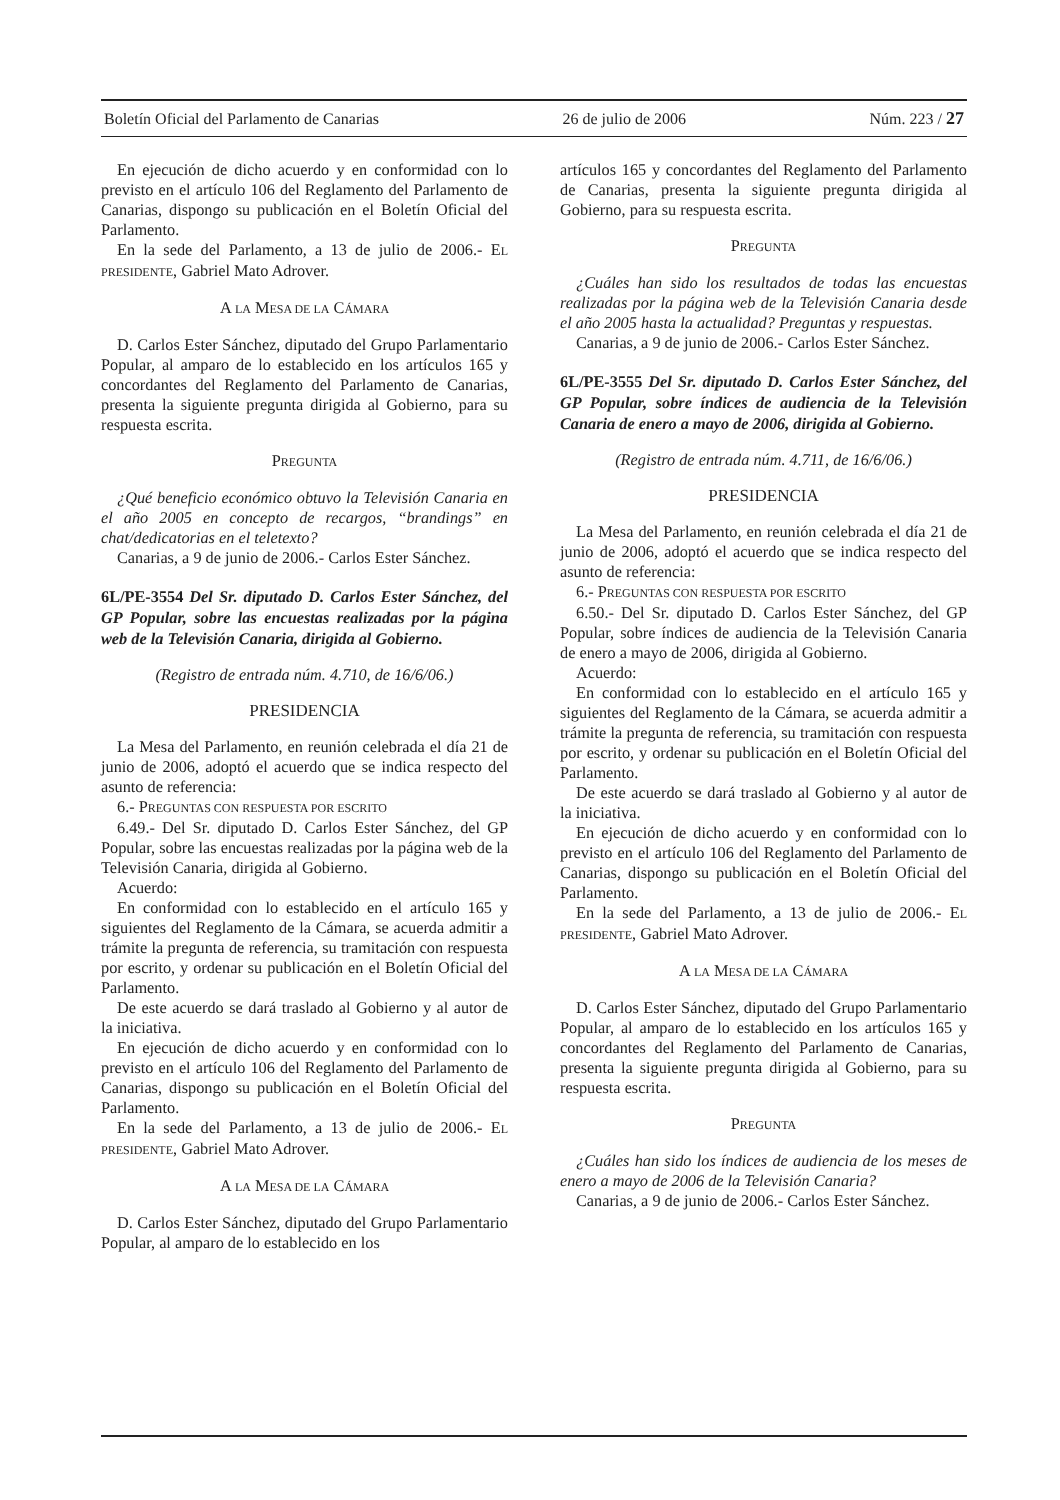Boletín Oficial del Parlamento de Canarias 26 de julio de 2006 Núm. 223 / 27
En ejecución de dicho acuerdo y en conformidad con lo previsto en el artículo 106 del Reglamento del Parlamento de Canarias, dispongo su publicación en el Boletín Oficial del Parlamento.
En la sede del Parlamento, a 13 de julio de 2006.- EL PRESIDENTE, Gabriel Mato Adrover.
A LA MESA DE LA CÁMARA
D. Carlos Ester Sánchez, diputado del Grupo Parlamentario Popular, al amparo de lo establecido en los artículos 165 y concordantes del Reglamento del Parlamento de Canarias, presenta la siguiente pregunta dirigida al Gobierno, para su respuesta escrita.
PREGUNTA
¿Qué beneficio económico obtuvo la Televisión Canaria en el año 2005 en concepto de recargos, “brandings” en chat/dedicatorias en el teletexto?
Canarias, a 9 de junio de 2006.- Carlos Ester Sánchez.
6L/PE-3554 Del Sr. diputado D. Carlos Ester Sánchez, del GP Popular, sobre las encuestas realizadas por la página web de la Televisión Canaria, dirigida al Gobierno.
(Registro de entrada núm. 4.710, de 16/6/06.)
PRESIDENCIA
La Mesa del Parlamento, en reunión celebrada el día 21 de junio de 2006, adoptó el acuerdo que se indica respecto del asunto de referencia:
6.- PREGUNTAS CON RESPUESTA POR ESCRITO
6.49.- Del Sr. diputado D. Carlos Ester Sánchez, del GP Popular, sobre las encuestas realizadas por la página web de la Televisión Canaria, dirigida al Gobierno.
Acuerdo:
En conformidad con lo establecido en el artículo 165 y siguientes del Reglamento de la Cámara, se acuerda admitir a trámite la pregunta de referencia, su tramitación con respuesta por escrito, y ordenar su publicación en el Boletín Oficial del Parlamento.
De este acuerdo se dará traslado al Gobierno y al autor de la iniciativa.
En ejecución de dicho acuerdo y en conformidad con lo previsto en el artículo 106 del Reglamento del Parlamento de Canarias, dispongo su publicación en el Boletín Oficial del Parlamento.
En la sede del Parlamento, a 13 de julio de 2006.- EL PRESIDENTE, Gabriel Mato Adrover.
A LA MESA DE LA CÁMARA
D. Carlos Ester Sánchez, diputado del Grupo Parlamentario Popular, al amparo de lo establecido en los
artículos 165 y concordantes del Reglamento del Parlamento de Canarias, presenta la siguiente pregunta dirigida al Gobierno, para su respuesta escrita.
PREGUNTA
¿Cuáles han sido los resultados de todas las encuestas realizadas por la página web de la Televisión Canaria desde el año 2005 hasta la actualidad? Preguntas y respuestas.
Canarias, a 9 de junio de 2006.- Carlos Ester Sánchez.
6L/PE-3555 Del Sr. diputado D. Carlos Ester Sánchez, del GP Popular, sobre índices de audiencia de la Televisión Canaria de enero a mayo de 2006, dirigida al Gobierno.
(Registro de entrada núm. 4.711, de 16/6/06.)
PRESIDENCIA
La Mesa del Parlamento, en reunión celebrada el día 21 de junio de 2006, adoptó el acuerdo que se indica respecto del asunto de referencia:
6.- PREGUNTAS CON RESPUESTA POR ESCRITO
6.50.- Del Sr. diputado D. Carlos Ester Sánchez, del GP Popular, sobre índices de audiencia de la Televisión Canaria de enero a mayo de 2006, dirigida al Gobierno.
Acuerdo:
En conformidad con lo establecido en el artículo 165 y siguientes del Reglamento de la Cámara, se acuerda admitir a trámite la pregunta de referencia, su tramitación con respuesta por escrito, y ordenar su publicación en el Boletín Oficial del Parlamento.
De este acuerdo se dará traslado al Gobierno y al autor de la iniciativa.
En ejecución de dicho acuerdo y en conformidad con lo previsto en el artículo 106 del Reglamento del Parlamento de Canarias, dispongo su publicación en el Boletín Oficial del Parlamento.
En la sede del Parlamento, a 13 de julio de 2006.- EL PRESIDENTE, Gabriel Mato Adrover.
A LA MESA DE LA CÁMARA
D. Carlos Ester Sánchez, diputado del Grupo Parlamentario Popular, al amparo de lo establecido en los artículos 165 y concordantes del Reglamento del Parlamento de Canarias, presenta la siguiente pregunta dirigida al Gobierno, para su respuesta escrita.
PREGUNTA
¿Cuáles han sido los índices de audiencia de los meses de enero a mayo de 2006 de la Televisión Canaria?
Canarias, a 9 de junio de 2006.- Carlos Ester Sánchez.